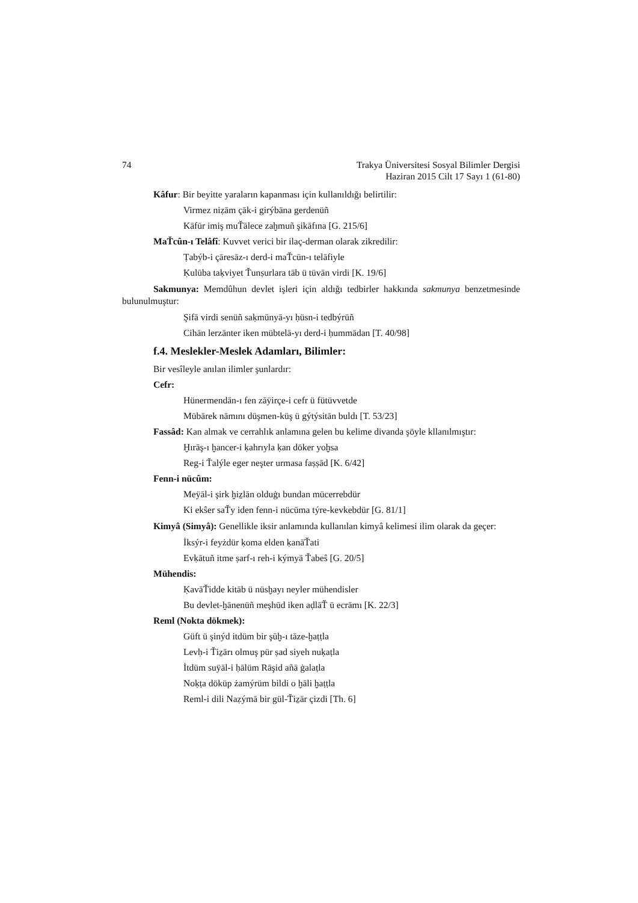74 Trakya Üniversitesi Sosyal Bilimler Dergisi
Haziran 2015 Cilt 17 Sayı 1 (61-80)
Kâfur: Bir beyitte yaraların kapanması için kullanıldığı belirtilir:
Virmez niẓām çāk-i girýbāna gerdenüñ
Kāfūr imiş muŤālece zaḫmuñ şikāfına [G. 215/6]
MaŤcûn-ı Telâfî: Kuvvet verici bir ilaç-derman olarak zikredilir:
Ṭabýb-i çāresāz-ı derd-i maŤcūn-ı telāfiyle
Ḳulūba taḳviyet Ťunṣurlara tāb ü tüvān virdi [K. 19/6]
Sakmunya: Memdûhun devlet işleri için aldığı tedbirler hakkında sakmunya benzetmesinde bulunulmuştur:
Şifā virdi senüñ saḳmūnyā-yı ḥüsn-i tedbýrüñ
Cihān lerzānter iken mübtelā-yı derd-i ḥummādan [T. 40/98]
f.4. Meslekler-Meslek Adamları, Bilimler:
Bir vesîleyle anılan ilimler şunlardır:
Cefr:
Hünermendān-ı fen zāÿirçe-i cefr ü fütüvvetde
Mübārek nāmını düşmen-küş ü gýtýsitān buldı [T. 53/23]
Fassâd: Kan almak ve cerrahlık anlamına gelen bu kelime divanda şöyle kllanılmıştır:
Ḫırāş-ı ḫancer-i ḳahrıyla ḳan döker yoḫsa
Reg-i Ťalýle eger neşter urmasa faṣṣād [K. 6/42]
Fenn-i nücûm:
Meÿāl-i şirk ḫiẕlān olduġı bundan mücerrebdür
Ki ekŝer saŤy iden fenn-i nücūma týre-kevkebdür [G. 81/1]
Kimyâ (Simyâ): Genellikle iksir anlamında kullanılan kimyâ kelimesi ilim olarak da geçer:
İksýr-i feyżdür ḳoma elden ḳanāŤati
Evḳātuñ itme ṣarf-ı reh-i kýmyā Ťabeŝ [G. 20/5]
Mühendis:
ḲavāŤidde kitāb ü nüsḫayı neyler mühendisler
Bu devlet-ḫānenüñ meşhūd iken aḍlāŤ ü ecrāmı [K. 22/3]
Reml (Nokta dökmek):
Güft ü şinýd itdüm bir şūḫ-ı tāze-ḫaṭṭla
Levḥ-i Ťiẕārı olmuş pür ṣad siyeh nuḳaṭla
İtdüm suÿāl-i ḥālüm Rāşid añā ġalaṭla
Noḳṭa döküp żamýrüm bildi o ḫāli ḫaṭṭla
Reml-i dili Naẓýmā bir gül-Ťiẕār çizdi [Th. 6]